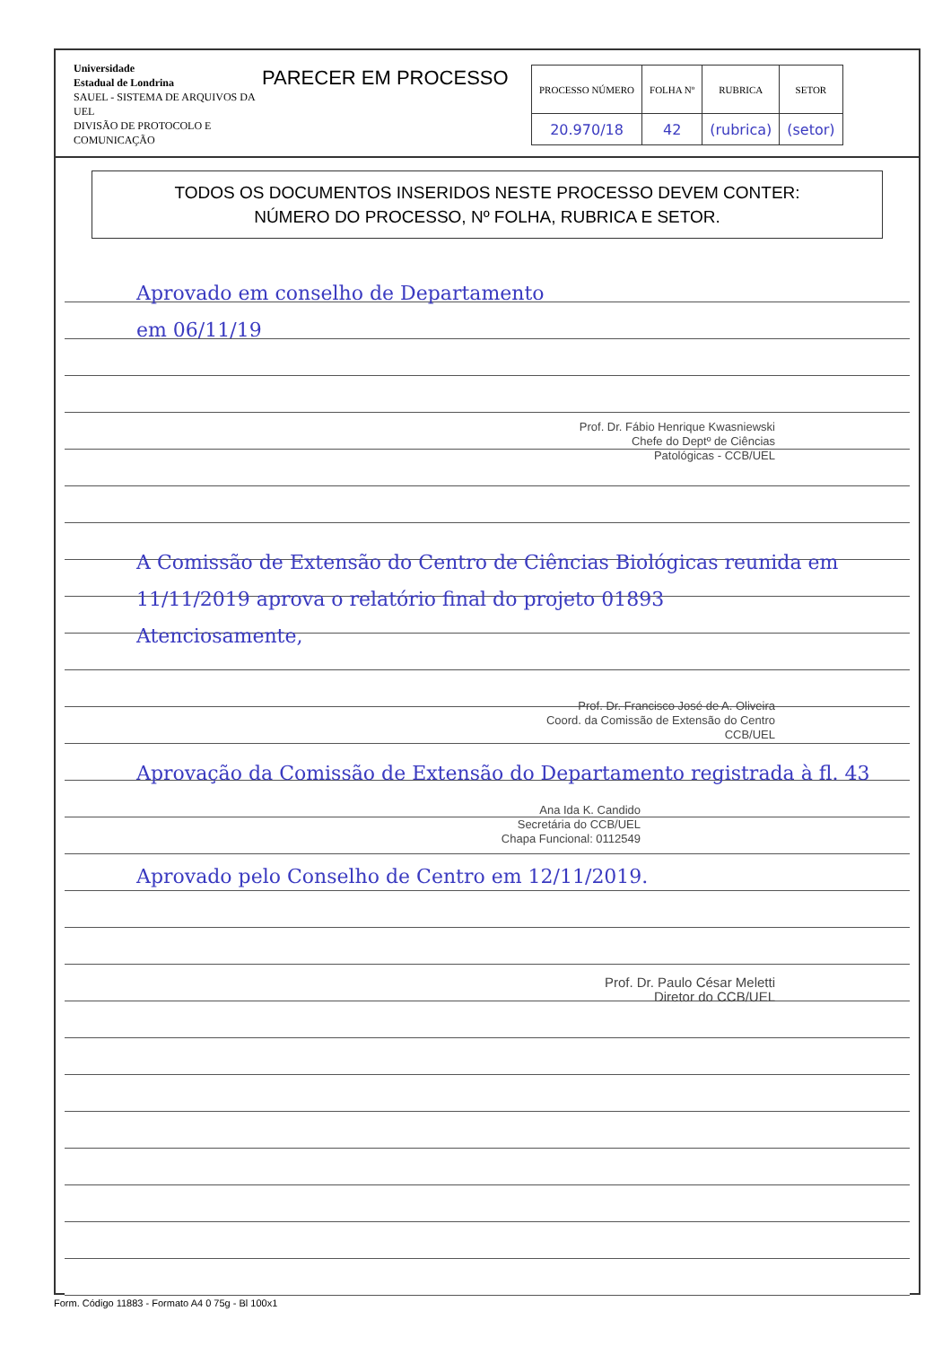Universidade
Estadual de Londrina
SAUEL - SISTEMA DE ARQUIVOS DA UEL
DIVISÃO DE PROTOCOLO E COMUNICAÇÃO
PARECER EM PROCESSO
| PROCESSO NÚMERO | FOLHA Nº | RUBRICA | SETOR |
| --- | --- | --- | --- |
| 20.970/18 | 42 | (rubrica) | (setor) |
TODOS OS DOCUMENTOS INSERIDOS NESTE PROCESSO DEVEM CONTER:
NÚMERO DO PROCESSO, Nº FOLHA, RUBRICA E SETOR.
Aprovado em conselho de Departamento
em 06/11/19
Prof. Dr. Fábio Henrique Kwasniewski
Chefe do Deptº de Ciências
Patológicas - CCB/UEL
A Comissão de Extensão do Centro de Ciências Biológicas reunida em 11/11/2019 aprova o relatório final do projeto 01893
Atenciosamente,
Prof. Dr. Francisco José de A. Oliveira
Coord. da Comissão de Extensão do Centro
CCB/UEL
Aprovação da Comissão de Extensão do Departamento registrada à fl. 43
Ana Ida K. Candido
Secretária do CCB/UEL
Chapa Funcional: 0112549
Aprovado pelo Conselho de Centro em 12/11/2019.
Prof. Dr. Paulo César Meletti
Diretor do CCB/UEL
Form. Código 11883 - Formato A4 0 75g - Bl 100x1